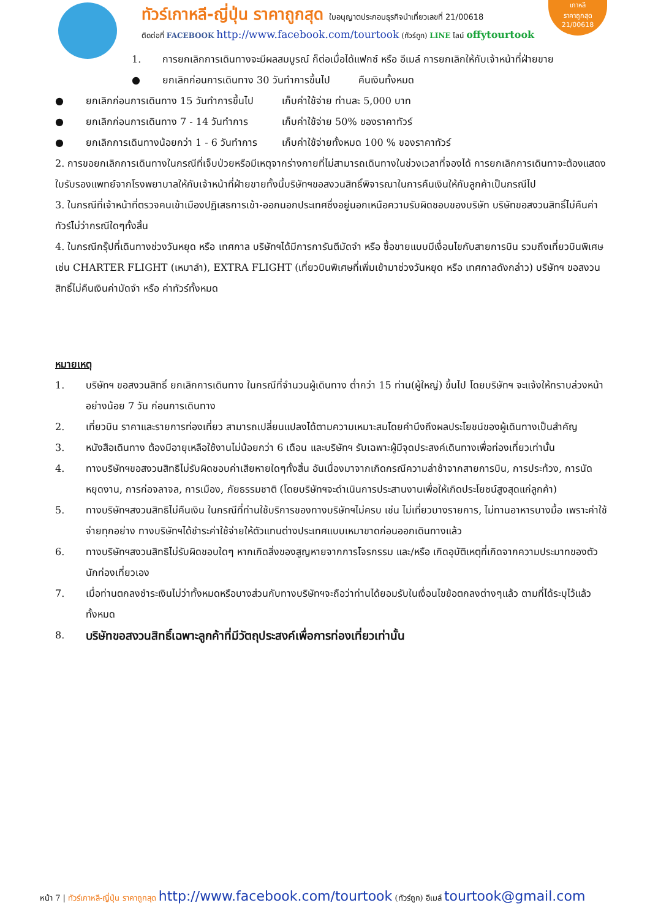ทัวร์เกาหลี-ญี่ปุ่น ราคาถูกสุด ใบอนุญาตประกอบธุรกิจนำเที่ยวเลขที่ 21/00618
ติดต่อที่ FACEBOOK http://www.facebook.com/tourtook (ทัวร์ถูก) LINE ไลน์ offytourtook
เกาหลี
ราคาถูกสุด
21/00618
1. การยกเลิกการเดินทางจะมีผลสมบูรณ์ ก็ต่อเมื่อได้แฟกซ์ หรือ อีเมล์ การยกเลิกให้กับเจ้าหน้าที่ฝ่ายขาย
● ยกเลิกก่อนการเดินทาง 30 วันทำการขึ้นไป คืนเงินทั้งหมด
● ยกเลิกก่อนการเดินทาง 15 วันทำการขึ้นไป เก็บค่าใช้จ่าย ท่านละ 5,000 บาท
● ยกเลิกก่อนการเดินทาง 7 - 14 วันทำการ เก็บค่าใช้จ่าย 50% ของราคาทัวร์
● ยกเลิกการเดินทางน้อยกว่า 1 - 6 วันทำการ เก็บค่าใช้จ่ายทั้งหมด 100 % ของราคาทัวร์
2. การขอยกเลิกการเดินทางในกรณีที่เจ็บป่วยหรือมีเหตุจากร่างกายที่ไม่สามารถเดินทางในช่วงเวลาที่จองได้ การยกเลิกการเดินทาจะต้องแสดงใบรับรองแพทย์จากโรงพยาบาลให้กับเจ้าหน้าที่ฝ่ายขายทั้งนี้บริษัทฯขอสงวนสิทธิ์พิจารณาในการคืนเงินให้กับลูกค้าเป็นกรณีไป
3. ในกรณีที่เจ้าหน้าที่ตรวจคนเข้าเมืองปฏิเสธการเข้า-ออกนอกประเทศซึ่งอยู่นอกเหนือความรับผิดชอบของบริษัท บริษัทขอสงวนสิทธิ์ไม่คืนค่าทัวร์ไม่ว่ากรณีใดๆทั้งสิ้น
4. ในกรณีกรุ๊ปที่เดินทางช่วงวันหยุด หรือ เทศกาล บริษัทฯได้มีการการันตีมัดจำ หรือ ซื้อขายแบบมีเงื่อนไขกับสายการบิน รวมถึงเที่ยวบินพิเศษ เช่น CHARTER FLIGHT (เหมาลำ), EXTRA FLIGHT (เที่ยวบินพิเศษที่เพิ่มเข้ามาช่วงวันหยุด หรือ เทศกาลดังกล่าว) บริษัทฯ ขอสงวนสิทธิ์ไม่คืนเงินค่ามัดจำ หรือ ค่าทัวร์ทั้งหมด
หมายเหตุ
1. บริษัทฯ ขอสงวนสิทธิ์ ยกเลิกการเดินทาง ในกรณีที่จำนวนผู้เดินทาง ต่ำกว่า 15 ท่าน(ผู้ใหญ่) ขึ้นไป โดยบริษัทฯ จะแจ้งให้ทราบล่วงหน้าอย่างน้อย 7 วัน ก่อนการเดินทาง
2. เที่ยวบิน ราคาและรายการท่องเที่ยว สามารถเปลี่ยนแปลงได้ตามความเหมาะสมโดยคำนึงถึงผลประโยชน์ของผู้เดินทางเป็นสำคัญ
3. หนังสือเดินทาง ต้องมีอายุเหลือใช้งานไม่น้อยกว่า 6 เดือน และบริษัทฯ รับเฉพาะผู้มีจุดประสงค์เดินทางเพื่อท่องเที่ยวเท่านั้น
4. ทางบริษัทฯขอสงวนสิทธิไม่รับผิดชอบค่าเสียหายใดๆทั้งสิ้น อันเนื่องมาจากเกิดกรณีความล่าช้าจากสายการบิน, การประท้วง, การนัดหยุดงาน, การก่อจลาจล, การเมือง, ภัยธรรมชาติ (โดยบริษัทฯจะดำเนินการประสานงานเพื่อให้เกิดประโยชน์สูงสุดแก่ลูกค้า)
5. ทางบริษัทฯสงวนสิทธิไม่คืนเงิน ในกรณีที่ท่านใช้บริการของทางบริษัทฯไม่ครบ เช่น ไม่เที่ยวบางรายการ, ไม่ทานอาหารบางมื้อ เพราะค่าใช้จ่ายทุกอย่าง ทางบริษัทฯได้ชำระค่าใช้จ่ายให้ตัวแทนต่างประเทศแบบเหมาขาดก่อนออกเดินทางแล้ว
6. ทางบริษัทฯสงวนสิทธิไม่รับผิดชอบใดๆ หากเกิดสิ่งของสูญหายจากการโจรกรรม และ/หรือ เกิดอุบัติเหตุที่เกิดจากความประมาทของตัวนักท่องเที่ยวเอง
7. เมื่อท่านตกลงชำระเงินไม่ว่าทั้งหมดหรือบางส่วนกับทางบริษัทฯจะถือว่าท่านได้ยอมรับในเงื่อนไขข้อตกลงต่างๆแล้ว ตามที่ได้ระบุไว้แล้วทั้งหมด
8. บริษัทขอสงวนสิทธิ์เฉพาะลูกค้าที่มีวัตถุประสงค์เพื่อการท่องเที่ยวเท่านั้น
หน้า 7 | ทัวร์เกาหลี-ญี่ปุ่น ราคาถูกสุด http://www.facebook.com/tourtook (ทัวร์ถูก) อีเมล์ tourtook@gmail.com